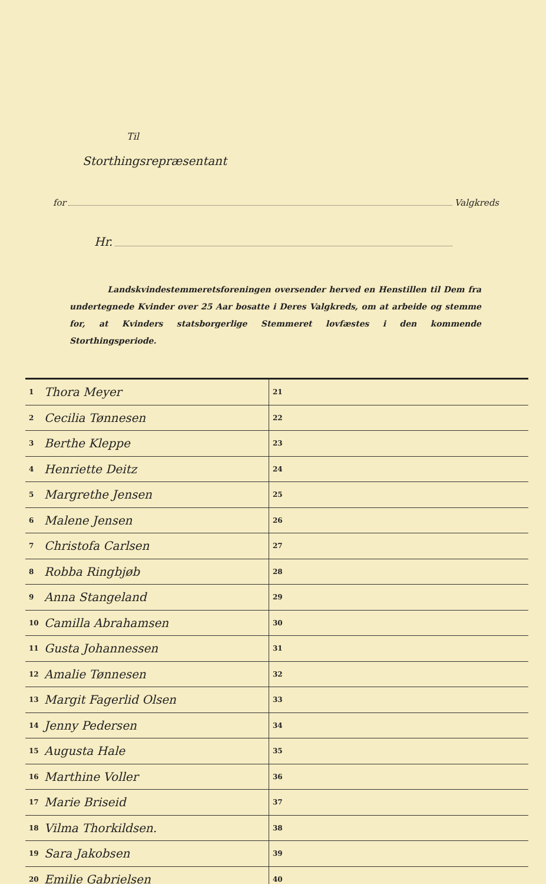Til
Storthingsrepræsentant
for Valgkreds
Hr.
Landskvindestemmeretsforeningen oversender herved en Henstillen til Dem fra undertegnede Kvinder over 25 Aar bosatte i Deres Valgkreds, om at arbeide og stemme for, at Kvinders statsborgerlige Stemmeret lovfæstes i den kommende Storthingsperiode.
| 1 | Thora Meyer | 21 | |
| 2 | Cecilia Tønnesen | 22 | |
| 3 | Berthe Kleppe | 23 | |
| 4 | Henriette Deitz | 24 | |
| 5 | Margrethe Jensen | 25 | |
| 6 | Malene Jensen | 26 | |
| 7 | Christofa Carlsen | 27 | |
| 8 | Robba Ringbjøb | 28 | |
| 9 | Anna Stangeland | 29 | |
| 10 | Camilla Abrahamsen | 30 | |
| 11 | Gusta Johannessen | 31 | |
| 12 | Amalie Tønnesen | 32 | |
| 13 | Margit Fagerlid Olsen | 33 | |
| 14 | Jenny Pedersen | 34 | |
| 15 | Augusta Hale | 35 | |
| 16 | Marthine Voller | 36 | |
| 17 | Marie Briseid | 37 | |
| 18 | Vilma Thorkildsen. | 38 | |
| 19 | Sara Jakobsen | 39 | |
| 20 | Emilie Gabrielsen | 40 | |